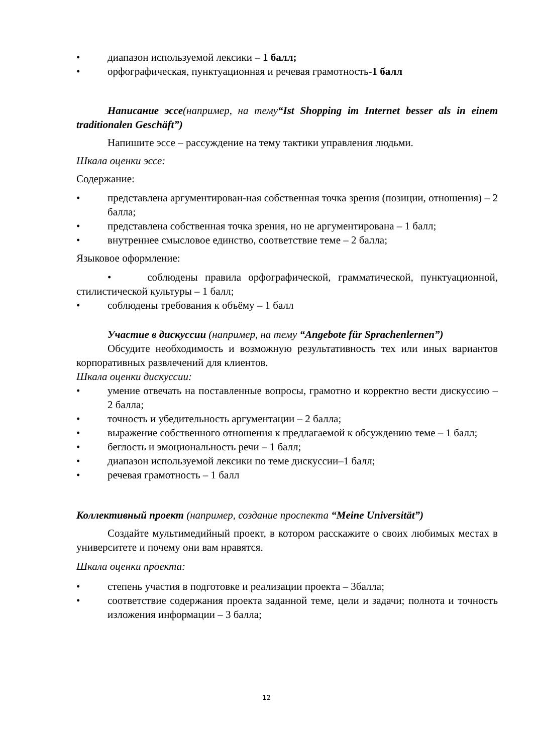• диапазон используемой лексики – 1 балл;
• орфографическая, пунктуационная и речевая грамотность-1 балл
Написание эссе(например, на тему“Ist Shopping im Internet besser als in einem traditionalen Geschäft”)
Напишите эссе – рассуждение на тему тактики управления людьми.
Шкала оценки эссе:
Содержание:
• представлена аргументирован-ная собственная точка зрения (позиции, отношения) – 2 балла;
• представлена собственная точка зрения, но не аргументирована – 1 балл;
• внутреннее смысловое единство, соответствие теме – 2 балла;
Языковое оформление:
• соблюдены правила орфографической, грамматической, пунктуационной, стилистической культуры – 1 балл;
• соблюдены требования к объёму – 1 балл
Участие в дискуссии (например, на тему “Angebote für Sprachenlernen”)
Обсудите необходимость и возможную результативность тех или иных вариантов корпоративных развлечений для клиентов.
Шкала оценки дискуссии:
• умение отвечать на поставленные вопросы, грамотно и корректно вести дискуссию – 2 балла;
• точность и убедительность аргументации – 2 балла;
• выражение собственного отношения к предлагаемой к обсуждению теме – 1 балл;
• беглость и эмоциональность речи – 1 балл;
• диапазон используемой лексики по теме дискуссии–1 балл;
• речевая грамотность – 1 балл
Коллективный проект (например, создание проспекта “Meine Universität”)
Создайте мультимедийный проект, в котором расскажите о своих любимых местах в университете и почему они вам нравятся.
Шкала оценки проекта:
• степень участия в подготовке и реализации проекта – 3балла;
• соответствие содержания проекта заданной теме, цели и задачи; полнота и точность изложения информации – 3 балла;
12